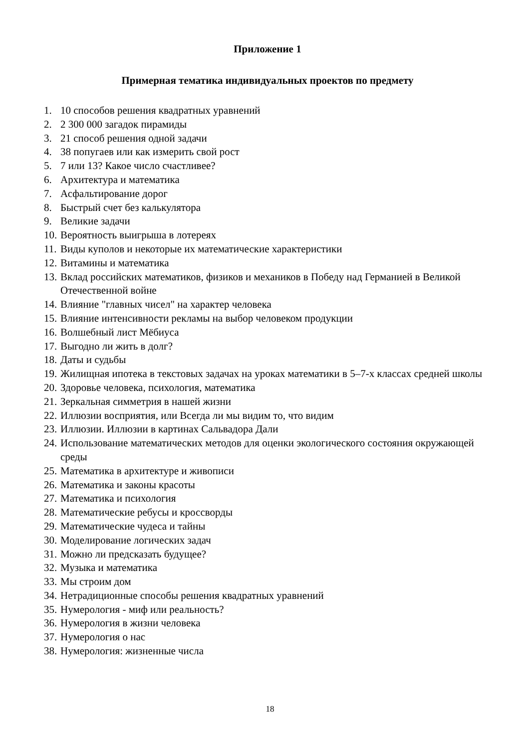Приложение 1
Примерная тематика индивидуальных проектов по предмету
1. 10 способов решения квадратных уравнений
2. 2 300 000 загадок пирамиды
3. 21 способ решения одной задачи
4. 38 попугаев или как измерить свой рост
5. 7 или 13? Какое число счастливее?
6. Архитектура и математика
7. Асфальтирование дорог
8. Быстрый счет без калькулятора
9. Великие задачи
10. Вероятность выигрыша в лотереях
11. Виды куполов и некоторые их математические характеристики
12. Витамины и математика
13. Вклад российских математиков, физиков и механиков в Победу над Германией в Великой Отечественной войне
14. Влияние "главных чисел" на характер человека
15. Влияние интенсивности рекламы на выбор человеком продукции
16. Волшебный лист Мёбиуса
17. Выгодно ли жить в долг?
18. Даты и судьбы
19. Жилищная ипотека в текстовых задачах на уроках математики в 5–7-х классах средней школы
20. Здоровье человека, психология, математика
21. Зеркальная симметрия в нашей жизни
22. Иллюзии восприятия, или Всегда ли мы видим то, что видим
23. Иллюзии. Иллюзии в картинах Сальвадора Дали
24. Использование математических методов для оценки экологического состояния окружающей среды
25. Математика в архитектуре и живописи
26. Математика и законы красоты
27. Математика и психология
28. Математические ребусы и кроссворды
29. Математические чудеса и тайны
30. Моделирование логических задач
31. Можно ли предсказать будущее?
32. Музыка и математика
33. Мы строим дом
34. Нетрадиционные способы решения квадратных уравнений
35. Нумерология - миф или реальность?
36. Нумерология в жизни человека
37. Нумерология о нас
38. Нумерология: жизненные числа
18